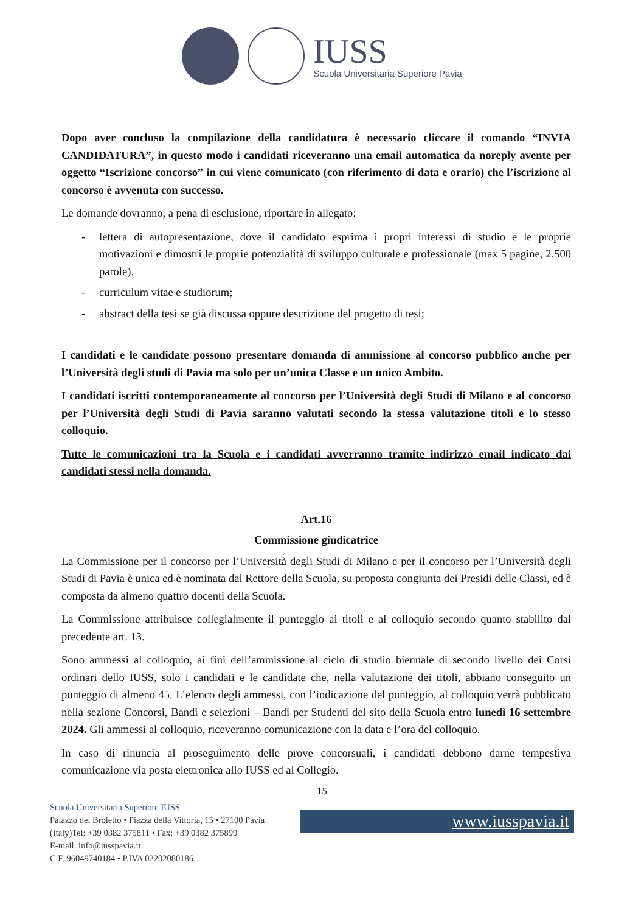IUSS
Scuola Universitaria Superiore Pavia
Dopo aver concluso la compilazione della candidatura è necessario cliccare il comando “INVIA CANDIDATURA”, in questo modo i candidati riceveranno una email automatica da noreply avente per oggetto “Iscrizione concorso” in cui viene comunicato (con riferimento di data e orario) che l’iscrizione al concorso è avvenuta con successo.
Le domande dovranno, a pena di esclusione, riportare in allegato:
- lettera di autopresentazione, dove il candidato esprima i propri interessi di studio e le proprie motivazioni e dimostri le proprie potenzialità di sviluppo culturale e professionale (max 5 pagine, 2.500 parole).
- curriculum vitae e studiorum;
- abstract della tesi se già discussa oppure descrizione del progetto di tesi;
I candidati e le candidate possono presentare domanda di ammissione al concorso pubblico anche per l’Università degli studi di Pavia ma solo per un’unica Classe e un unico Ambito.
I candidati iscritti contemporaneamente al concorso per l’Università degli Studi di Milano e al concorso per l’Università degli Studi di Pavia saranno valutati secondo la stessa valutazione titoli e lo stesso colloquio.
Tutte le comunicazioni tra la Scuola e i candidati avverranno tramite indirizzo email indicato dai candidati stessi nella domanda.
Art.16
Commissione giudicatrice
La Commissione per il concorso per l’Università degli Studi di Milano e per il concorso per l’Università degli Studi di Pavia è unica ed è nominata dal Rettore della Scuola, su proposta congiunta dei Presidi delle Classi, ed è composta da almeno quattro docenti della Scuola.
La Commissione attribuisce collegialmente il punteggio ai titoli e al colloquio secondo quanto stabilito dal precedente art. 13.
Sono ammessi al colloquio, ai fini dell’ammissione al ciclo di studio biennale di secondo livello dei Corsi ordinari dello IUSS, solo i candidati e le candidate che, nella valutazione dei titoli, abbiano conseguito un punteggio di almeno 45. L’elenco degli ammessi, con l’indicazione del punteggio, al colloquio verrà pubblicato nella sezione Concorsi, Bandi e selezioni – Bandi per Studenti del sito della Scuola entro lunedì 16 settembre 2024. Gli ammessi al colloquio, riceveranno comunicazione con la data e l’ora del colloquio.
In caso di rinuncia al proseguimento delle prove concorsuali, i candidati debbono darne tempestiva comunicazione via posta elettronica allo IUSS ed al Collegio.
15
Scuola Universitaria Superiore IUSS
Palazzo del Broletto • Piazza della Vittoria, 15 • 27100 Pavia (Italy)Tel: +39 0382 375811 • Fax: +39 0382 375899
E-mail: info@iusspavia.it
C.F. 96049740184 • P.IVA 02202080186
www.iusspavia.it